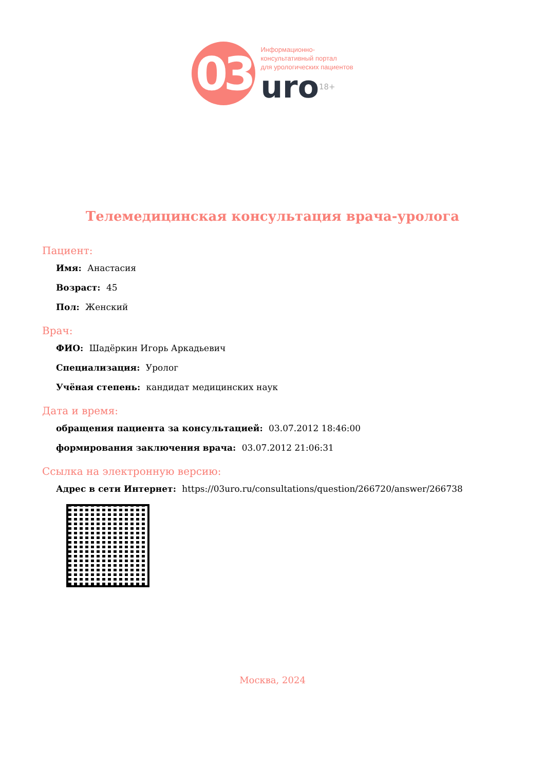03
Информационно-
консультативный портал
для урологических пациентов
uro18+
Телемедицинская консультация врача-уролога
Пациент:
Имя: Анастасия
Возраст: 45
Пол: Женский
Врач:
ФИО: Шадёркин Игорь Аркадьевич
Специализация: Уролог
Учёная степень: кандидат медицинских наук
Дата и время:
обращения пациента за консультацией: 03.07.2012 18:46:00
формирования заключения врача: 03.07.2012 21:06:31
Ссылка на электронную версию:
Адрес в сети Интернет: https://03uro.ru/consultations/question/266720/answer/266738
Москва, 2024